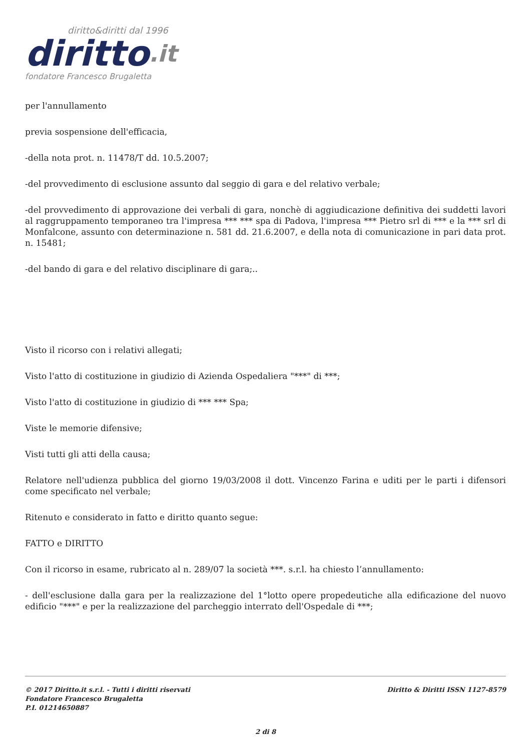diritto&diritti dal 1996
diritto.it
fondatore Francesco Brugaletta
per l'annullamento
previa sospensione dell'efficacia,
-della nota prot. n. 11478/T dd. 10.5.2007;
-del provvedimento di esclusione assunto dal seggio di gara e del relativo verbale;
-del provvedimento di approvazione dei verbali di gara, nonchè di aggiudicazione definitiva dei suddetti lavori al raggruppamento temporaneo tra l'impresa *** *** spa di Padova, l'impresa *** Pietro srl di *** e la *** srl di Monfalcone, assunto con determinazione n. 581 dd. 21.6.2007, e della nota di comunicazione in pari data prot. n. 15481;
-del bando di gara e del relativo disciplinare di gara;..
Visto il ricorso con i relativi allegati;
Visto l'atto di costituzione in giudizio di Azienda Ospedaliera "***" di ***;
Visto l'atto di costituzione in giudizio di *** *** Spa;
Viste le memorie difensive;
Visti tutti gli atti della causa;
Relatore nell'udienza pubblica del giorno 19/03/2008 il dott. Vincenzo Farina e uditi per le parti i difensori come specificato nel verbale;
Ritenuto e considerato in fatto e diritto quanto segue:
FATTO e DIRITTO
Con il ricorso in esame, rubricato al n. 289/07 la società ***. s.r.l. ha chiesto l’annullamento:
- dell'esclusione dalla gara per la realizzazione del 1°lotto opere propedeutiche alla edificazione del nuovo edificio "***" e per la realizzazione del parcheggio interrato dell'Ospedale di ***;
© 2017 Diritto.it s.r.l. - Tutti i diritti riservati
Fondatore Francesco Brugaletta
P.I. 01214650887
Diritto & Diritti ISSN 1127-8579
2 di 8